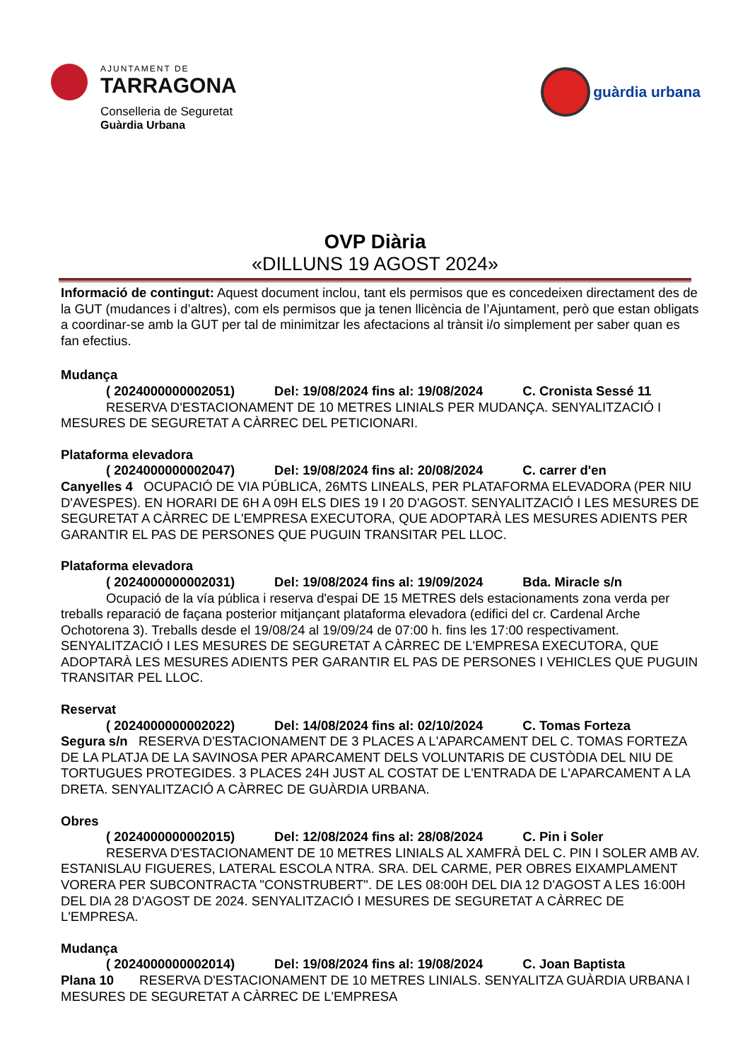AJUNTAMENT DE
TARRAGONA
Conselleria de Seguretat
Guàrdia Urbana
guàrdia urbana
OVP Diària
«DILLUNS 19 AGOST 2024»
Informació de contingut: Aquest document inclou, tant els permisos que es concedeixen directament des de la GUT (mudances i d’altres), com els permisos que ja tenen llicència de l’Ajuntament, però que estan obligats a coordinar-se amb la GUT per tal de minimitzar les afectacions al trànsit i/o simplement per saber quan es fan efectius.
Mudança
( 2024000000002051) Del: 19/08/2024 fins al: 19/08/2024 C. Cronista Sessé 11
RESERVA D'ESTACIONAMENT DE 10 METRES LINIALS PER MUDANÇA. SENYALITZACIÓ I MESURES DE SEGURETAT A CÀRREC DEL PETICIONARI.
Plataforma elevadora
( 2024000000002047) Del: 19/08/2024 fins al: 20/08/2024 C. carrer d'en
Canyelles 4 OCUPACIÓ DE VIA PÚBLICA, 26MTS LINEALS, PER PLATAFORMA ELEVADORA (PER NIU D'AVESPES). EN HORARI DE 6H A 09H ELS DIES 19 I 20 D'AGOST. SENYALITZACIÓ I LES MESURES DE SEGURETAT A CÀRREC DE L'EMPRESA EXECUTORA, QUE ADOPTARÀ LES MESURES ADIENTS PER GARANTIR EL PAS DE PERSONES QUE PUGUIN TRANSITAR PEL LLOC.
Plataforma elevadora
( 2024000000002031) Del: 19/08/2024 fins al: 19/09/2024 Bda. Miracle s/n
Ocupació de la vía pública i reserva d'espai DE 15 METRES dels estacionaments zona verda per treballs reparació de façana posterior mitjançant plataforma elevadora (edifici del cr. Cardenal Arche Ochotorena 3). Treballs desde el 19/08/24 al 19/09/24 de 07:00 h. fins les 17:00 respectivament. SENYALITZACIÓ I LES MESURES DE SEGURETAT A CÀRREC DE L'EMPRESA EXECUTORA, QUE ADOPTARÀ LES MESURES ADIENTS PER GARANTIR EL PAS DE PERSONES I VEHICLES QUE PUGUIN TRANSITAR PEL LLOC.
Reservat
( 2024000000002022) Del: 14/08/2024 fins al: 02/10/2024 C. Tomas Forteza
Segura s/n RESERVA D'ESTACIONAMENT DE 3 PLACES A L'APARCAMENT DEL C. TOMAS FORTEZA DE LA PLATJA DE LA SAVINOSA PER APARCAMENT DELS VOLUNTARIS DE CUSTÒDIA DEL NIU DE TORTUGUES PROTEGIDES. 3 PLACES 24H JUST AL COSTAT DE L'ENTRADA DE L'APARCAMENT A LA DRETA. SENYALITZACIÓ A CÀRREC DE GUÀRDIA URBANA.
Obres
( 2024000000002015) Del: 12/08/2024 fins al: 28/08/2024 C. Pin i Soler
RESERVA D'ESTACIONAMENT DE 10 METRES LINIALS AL XAMFRÀ DEL C. PIN I SOLER AMB AV. ESTANISLAU FIGUERES, LATERAL ESCOLA NTRA. SRA. DEL CARME, PER OBRES EIXAMPLAMENT VORERA PER SUBCONTRACTA "CONSTRUBERT". DE LES 08:00H DEL DIA 12 D'AGOST A LES 16:00H DEL DIA 28 D'AGOST DE 2024. SENYALITZACIÓ I MESURES DE SEGURETAT A CÀRREC DE L'EMPRESA.
Mudança
( 2024000000002014) Del: 19/08/2024 fins al: 19/08/2024 C. Joan Baptista
Plana 10 RESERVA D'ESTACIONAMENT DE 10 METRES LINIALS. SENYALITZA GUÀRDIA URBANA I MESURES DE SEGURETAT A CÀRREC DE L'EMPRESA